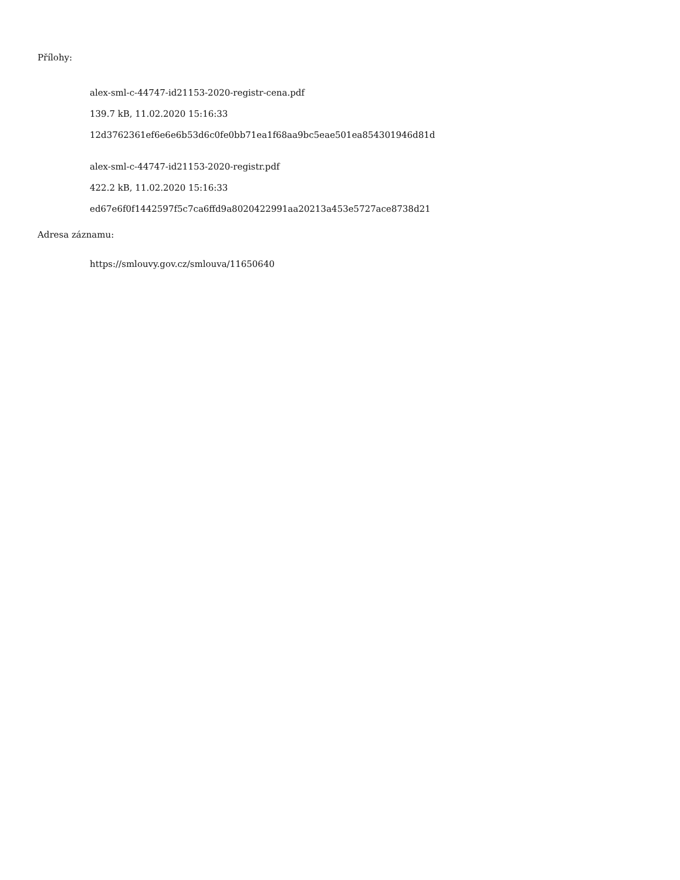Přílohy:
alex-sml-c-44747-id21153-2020-registr-cena.pdf
139.7 kB, 11.02.2020 15:16:33
12d3762361ef6e6e6b53d6c0fe0bb71ea1f68aa9bc5eae501ea854301946d81d
alex-sml-c-44747-id21153-2020-registr.pdf
422.2 kB, 11.02.2020 15:16:33
ed67e6f0f1442597f5c7ca6ffd9a8020422991aa20213a453e5727ace8738d21
Adresa záznamu:
https://smlouvy.gov.cz/smlouva/11650640